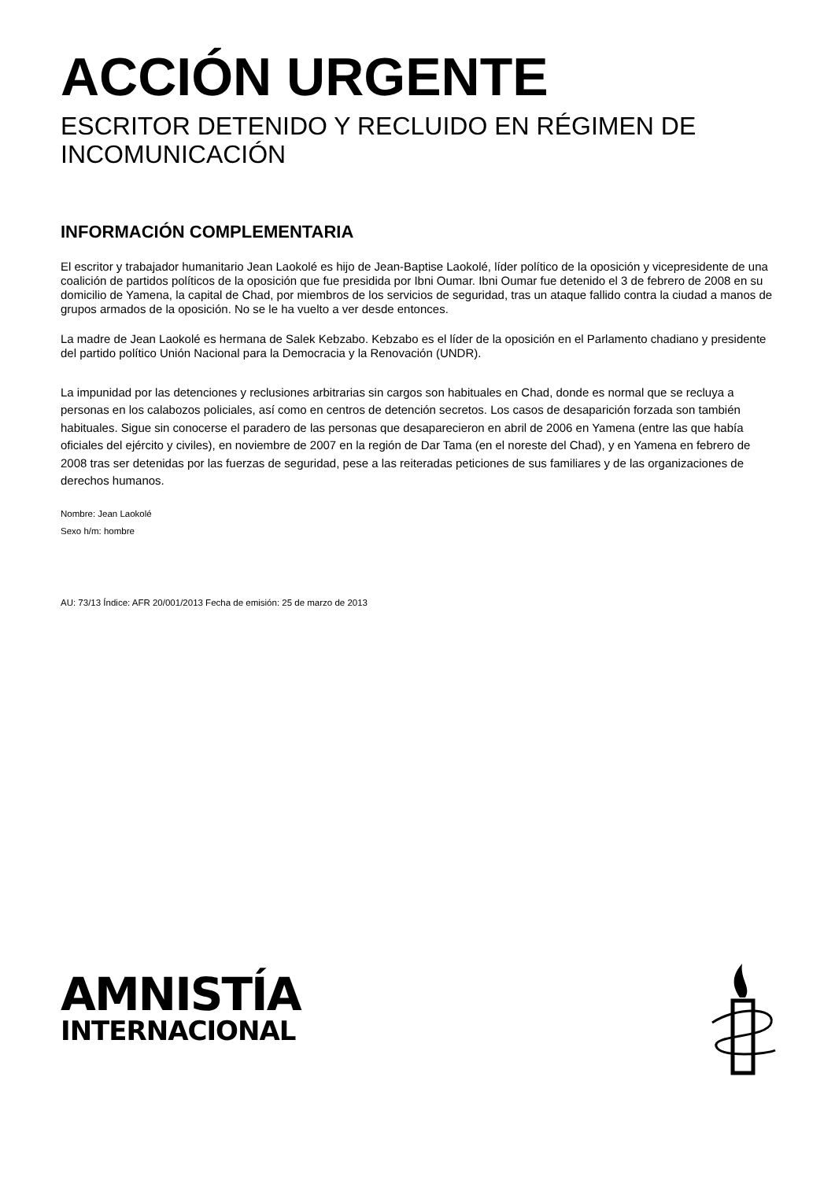ACCIÓN URGENTE
ESCRITOR DETENIDO Y RECLUIDO EN RÉGIMEN DE INCOMUNICACIÓN
INFORMACIÓN COMPLEMENTARIA
El escritor y trabajador humanitario Jean Laokolé es hijo de Jean-Baptise Laokolé, líder político de la oposición y vicepresidente de una coalición de partidos políticos de la oposición que fue presidida por Ibni Oumar. Ibni Oumar fue detenido el 3 de febrero de 2008 en su domicilio de Yamena, la capital de Chad, por miembros de los servicios de seguridad, tras un ataque fallido contra la ciudad a manos de grupos armados de la oposición. No se le ha vuelto a ver desde entonces.
La madre de Jean Laokolé es hermana de Salek Kebzabo. Kebzabo es el líder de la oposición en el Parlamento chadiano y presidente del partido político Unión Nacional para la Democracia y la Renovación (UNDR).
La impunidad por las detenciones y reclusiones arbitrarias sin cargos son habituales en Chad, donde es normal que se recluya a personas en los calabozos policiales, así como en centros de detención secretos. Los casos de desaparición forzada son también habituales. Sigue sin conocerse el paradero de las personas que desaparecieron en abril de 2006 en Yamena (entre las que había oficiales del ejército y civiles), en noviembre de 2007 en la región de Dar Tama (en el noreste del Chad), y en Yamena en febrero de 2008 tras ser detenidas por las fuerzas de seguridad, pese a las reiteradas peticiones de sus familiares y de las organizaciones de derechos humanos.
Nombre: Jean Laokolé
Sexo h/m: hombre
AU: 73/13 Índice: AFR 20/001/2013 Fecha de emisión: 25 de marzo de 2013
AMNISTÍA
INTERNACIONAL